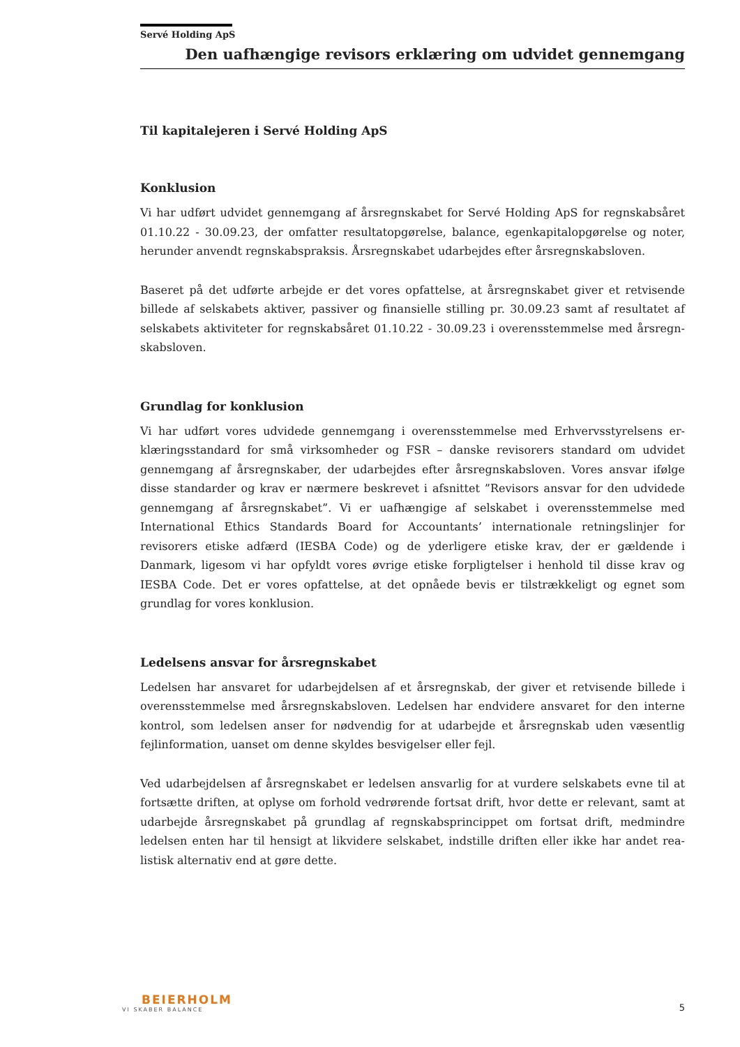Servé Holding ApS
Den uafhængige revisors erklæring om udvidet gennemgang
Til kapitalejeren i Servé Holding ApS
Konklusion
Vi har udført udvidet gennemgang af årsregnskabet for Servé Holding ApS for regnskabsåret 01.10.22 - 30.09.23, der omfatter resultatopgørelse, balance, egenkapitalopgørelse og noter, herunder anvendt regnskabspraksis. Årsregnskabet udarbejdes efter årsregnskabsloven.
Baseret på det udførte arbejde er det vores opfattelse, at årsregnskabet giver et retvisende billede af selskabets aktiver, passiver og finansielle stilling pr. 30.09.23 samt af resultatet af selskabets aktiviteter for regnskabsåret 01.10.22 - 30.09.23 i overensstemmelse med årsregn-skabsloven.
Grundlag for konklusion
Vi har udført vores udvidede gennemgang i overensstemmelse med Erhvervsstyrelsens er-klæringsstandard for små virksomheder og FSR – danske revisorers standard om udvidet gennemgang af årsregnskaber, der udarbejdes efter årsregnskabsloven. Vores ansvar ifølge disse standarder og krav er nærmere beskrevet i afsnittet ”Revisors ansvar for den udvidede gennemgang af årsregnskabet”. Vi er uafhængige af selskabet i overensstemmelse med International Ethics Standards Board for Accountants’ internationale retningslinjer for revisorers etiske adfærd (IESBA Code) og de yderligere etiske krav, der er gældende i Danmark, ligesom vi har opfyldt vores øvrige etiske forpligtelser i henhold til disse krav og IESBA Code. Det er vores opfattelse, at det opnåede bevis er tilstrækkeligt og egnet som grundlag for vores konklusion.
Ledelsens ansvar for årsregnskabet
Ledelsen har ansvaret for udarbejdelsen af et årsregnskab, der giver et retvisende billede i overensstemmelse med årsregnskabsloven. Ledelsen har endvidere ansvaret for den interne kontrol, som ledelsen anser for nødvendig for at udarbejde et årsregnskab uden væsentlig fejlinformation, uanset om denne skyldes besvigelser eller fejl.
Ved udarbejdelsen af årsregnskabet er ledelsen ansvarlig for at vurdere selskabets evne til at fortsætte driften, at oplyse om forhold vedrørende fortsat drift, hvor dette er relevant, samt at udarbejde årsregnskabet på grundlag af regnskabsprincippet om fortsat drift, medmindre ledelsen enten har til hensigt at likvidere selskabet, indstille driften eller ikke har andet rea-listisk alternativ end at gøre dette.
BEIERHOLM
VI SKABER BALANCE
5